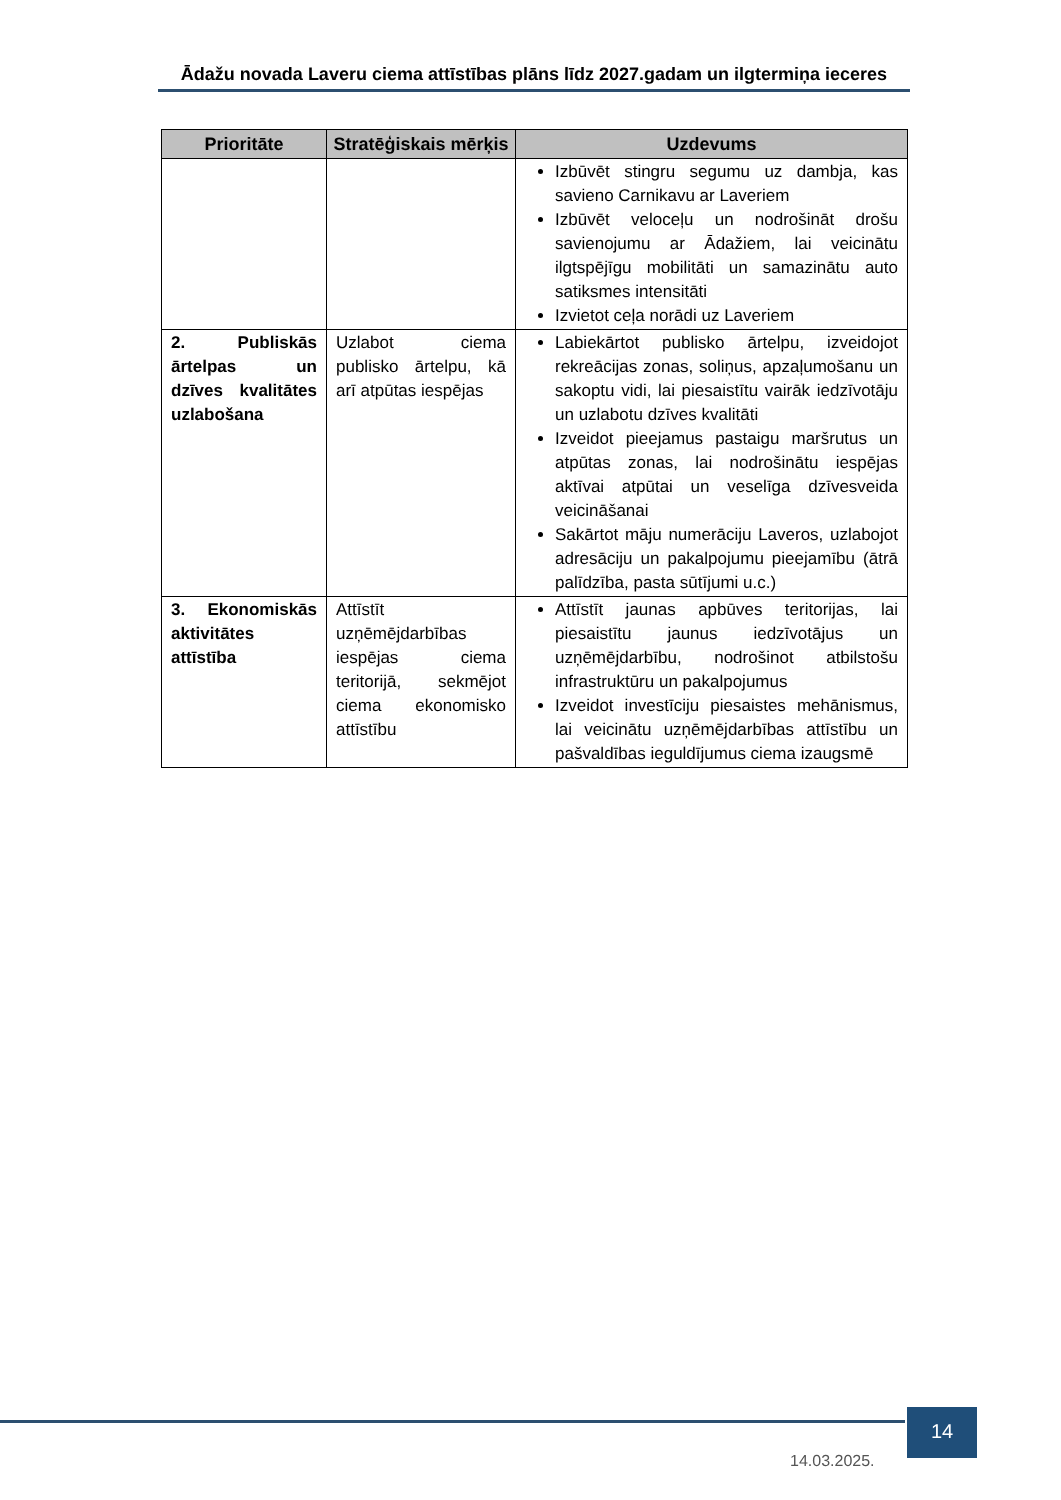Ādažu novada Laveru ciema attīstības plāns līdz 2027.gadam un ilgtermiņa ieceres
| Prioritāte | Stratēģiskais mērķis | Uzdevums |
| --- | --- | --- |
| | | Izbūvēt stingru segumu uz dambja, kas savieno Carnikavu ar Laveriem Izbūvēt veloceļu un nodrošināt drošu savienojumu ar Ādažiem, lai veicinātu ilgtspējīgu mobilitāti un samazinātu auto satiksmes intensitāti Izvietot ceļa norādi uz Laveriem |
| 2. Publiskās ārtelpas un dzīves kvalitātes uzlabošana | Uzlabot ciema publisko ārtelpu, kā arī atpūtas iespējas | Labiekārtot publisko ārtelpu, izveidojot rekreācijas zonas, soliņus, apzaļumošanu un sakoptu vidi, lai piesaistītu vairāk iedzīvotāju un uzlabotu dzīves kvalitāti Izveidot pieejamus pastaigu maršrutus un atpūtas zonas, lai nodrošinātu iespējas aktīvai atpūtai un veselīga dzīvesveida veicināšanai Sakārtot māju numerāciju Laveros, uzlabojot adresāciju un pakalpojumu pieejamību (ātrā palīdzība, pasta sūtījumi u.c.) |
| 3. Ekonomiskās aktivitātes attīstība | Attīstīt uzņēmējdarbības iespējas ciema teritorijā, sekmējot ciema ekonomisko attīstību | Attīstīt jaunas apbūves teritorijas, lai piesaistītu jaunus iedzīvotājus un uzņēmējdarbību, nodrošinot atbilstošu infrastruktūru un pakalpojumus Izveidot investīciju piesaistes mehānismus, lai veicinātu uzņēmējdarbības attīstību un pašvaldības ieguldījumus ciema izaugsmē |
14.03.2025.
14